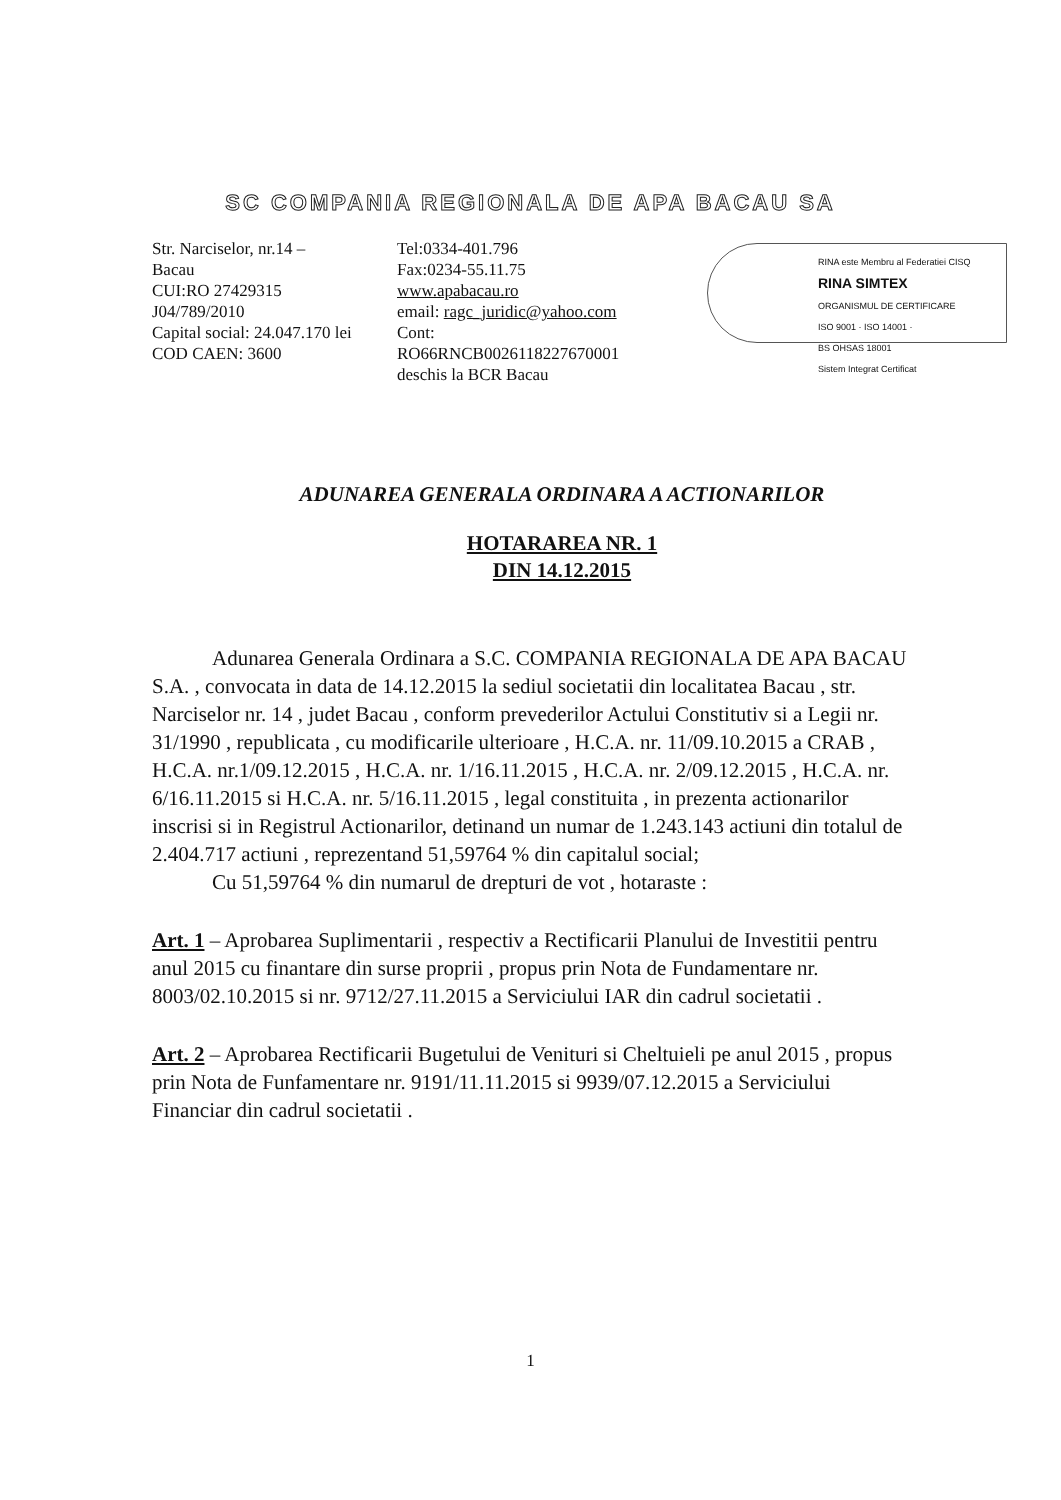SC COMPANIA REGIONALA DE APA BACAU SA
Str. Narciselor, nr.14 –
Bacau
CUI:RO 27429315
J04/789/2010
Capital social: 24.047.170 lei
COD CAEN: 3600
Tel:0334-401.796
Fax:0234-55.11.75
www.apabacau.ro
email: ragc_juridic@yahoo.com
Cont:
RO66RNCB0026118227670001
deschis la BCR Bacau
RINA este Membru al Federatiei CISQ
RINA SIMTEX
ORGANISMUL DE CERTIFICARE
ISO 9001 · ISO 14001 ·
BS OHSAS 18001
Sistem Integrat Certificat
ADUNAREA GENERALA ORDINARA A ACTIONARILOR
HOTARAREA NR. 1
DIN 14.12.2015
Adunarea Generala Ordinara a S.C. COMPANIA REGIONALA DE APA BACAU S.A. , convocata in data de 14.12.2015 la sediul societatii din localitatea Bacau , str. Narciselor nr. 14 , judet Bacau , conform prevederilor Actului Constitutiv si a Legii nr. 31/1990 , republicata , cu modificarile ulterioare , H.C.A. nr. 11/09.10.2015 a CRAB , H.C.A. nr.1/09.12.2015 , H.C.A. nr. 1/16.11.2015 , H.C.A. nr. 2/09.12.2015 , H.C.A. nr. 6/16.11.2015 si H.C.A. nr. 5/16.11.2015 , legal constituita , in prezenta actionarilor inscrisi si in Registrul Actionarilor, detinand un numar de 1.243.143 actiuni din totalul de 2.404.717 actiuni , reprezentand 51,59764 % din capitalul social;
Cu 51,59764 % din numarul de drepturi de vot , hotaraste :
Art. 1 – Aprobarea Suplimentarii , respectiv a Rectificarii Planului de Investitii pentru anul 2015 cu finantare din surse proprii , propus prin Nota de Fundamentare nr. 8003/02.10.2015 si nr. 9712/27.11.2015 a Serviciului IAR din cadrul societatii .
Art. 2 – Aprobarea Rectificarii Bugetului de Venituri si Cheltuieli pe anul 2015 , propus prin Nota de Funfamentare nr. 9191/11.11.2015 si 9939/07.12.2015 a Serviciului Financiar din cadrul societatii .
1